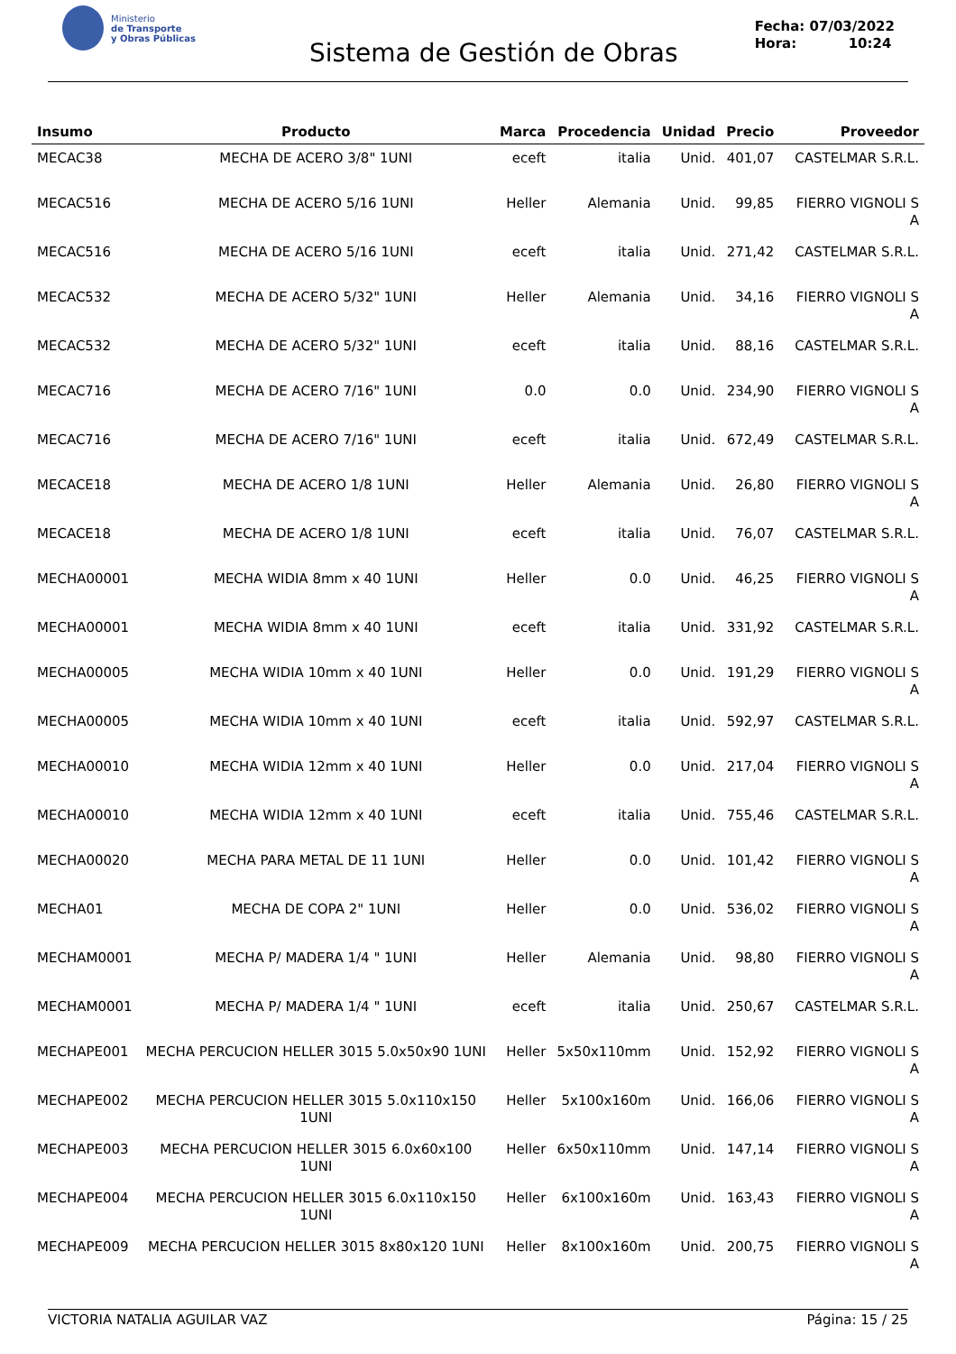Ministerio
de Transporte
y Obras Públicas
Sistema de Gestión de Obras
Fecha: 07/03/2022
Hora: 10:24
| Insumo | Producto | Marca | Procedencia | Unidad | Precio | Proveedor |
| --- | --- | --- | --- | --- | --- | --- |
| MECAC38 | MECHA DE ACERO 3/8" 1UNI | eceft | italia | Unid. | 401,07 | CASTELMAR S.R.L. |
| MECAC516 | MECHA DE ACERO 5/16 1UNI | Heller | Alemania | Unid. | 99,85 | FIERRO VIGNOLI S A |
| MECAC516 | MECHA DE ACERO 5/16 1UNI | eceft | italia | Unid. | 271,42 | CASTELMAR S.R.L. |
| MECAC532 | MECHA DE ACERO 5/32" 1UNI | Heller | Alemania | Unid. | 34,16 | FIERRO VIGNOLI S A |
| MECAC532 | MECHA DE ACERO 5/32" 1UNI | eceft | italia | Unid. | 88,16 | CASTELMAR S.R.L. |
| MECAC716 | MECHA DE ACERO 7/16" 1UNI | 0.0 | 0.0 | Unid. | 234,90 | FIERRO VIGNOLI S A |
| MECAC716 | MECHA DE ACERO 7/16" 1UNI | eceft | italia | Unid. | 672,49 | CASTELMAR S.R.L. |
| MECACE18 | MECHA DE ACERO 1/8 1UNI | Heller | Alemania | Unid. | 26,80 | FIERRO VIGNOLI S A |
| MECACE18 | MECHA DE ACERO 1/8 1UNI | eceft | italia | Unid. | 76,07 | CASTELMAR S.R.L. |
| MECHA00001 | MECHA WIDIA 8mm x 40 1UNI | Heller | 0.0 | Unid. | 46,25 | FIERRO VIGNOLI S A |
| MECHA00001 | MECHA WIDIA 8mm x 40 1UNI | eceft | italia | Unid. | 331,92 | CASTELMAR S.R.L. |
| MECHA00005 | MECHA WIDIA 10mm x 40 1UNI | Heller | 0.0 | Unid. | 191,29 | FIERRO VIGNOLI S A |
| MECHA00005 | MECHA WIDIA 10mm x 40 1UNI | eceft | italia | Unid. | 592,97 | CASTELMAR S.R.L. |
| MECHA00010 | MECHA WIDIA 12mm x 40 1UNI | Heller | 0.0 | Unid. | 217,04 | FIERRO VIGNOLI S A |
| MECHA00010 | MECHA WIDIA 12mm x 40 1UNI | eceft | italia | Unid. | 755,46 | CASTELMAR S.R.L. |
| MECHA00020 | MECHA PARA METAL DE 11 1UNI | Heller | 0.0 | Unid. | 101,42 | FIERRO VIGNOLI S A |
| MECHA01 | MECHA DE COPA 2" 1UNI | Heller | 0.0 | Unid. | 536,02 | FIERRO VIGNOLI S A |
| MECHAM0001 | MECHA P/ MADERA 1/4 " 1UNI | Heller | Alemania | Unid. | 98,80 | FIERRO VIGNOLI S A |
| MECHAM0001 | MECHA P/ MADERA 1/4 " 1UNI | eceft | italia | Unid. | 250,67 | CASTELMAR S.R.L. |
| MECHAPE001 | MECHA PERCUCION HELLER 3015 5.0x50x90 1UNI | Heller | 5x50x110mm | Unid. | 152,92 | FIERRO VIGNOLI S A |
| MECHAPE002 | MECHA PERCUCION HELLER 3015 5.0x110x150 1UNI | Heller | 5x100x160m | Unid. | 166,06 | FIERRO VIGNOLI S A |
| MECHAPE003 | MECHA PERCUCION HELLER 3015 6.0x60x100 1UNI | Heller | 6x50x110mm | Unid. | 147,14 | FIERRO VIGNOLI S A |
| MECHAPE004 | MECHA PERCUCION HELLER 3015 6.0x110x150 1UNI | Heller | 6x100x160m | Unid. | 163,43 | FIERRO VIGNOLI S A |
| MECHAPE009 | MECHA PERCUCION HELLER 3015 8x80x120 1UNI | Heller | 8x100x160m | Unid. | 200,75 | FIERRO VIGNOLI S A |
VICTORIA NATALIA AGUILAR VAZ Página: 15 / 25